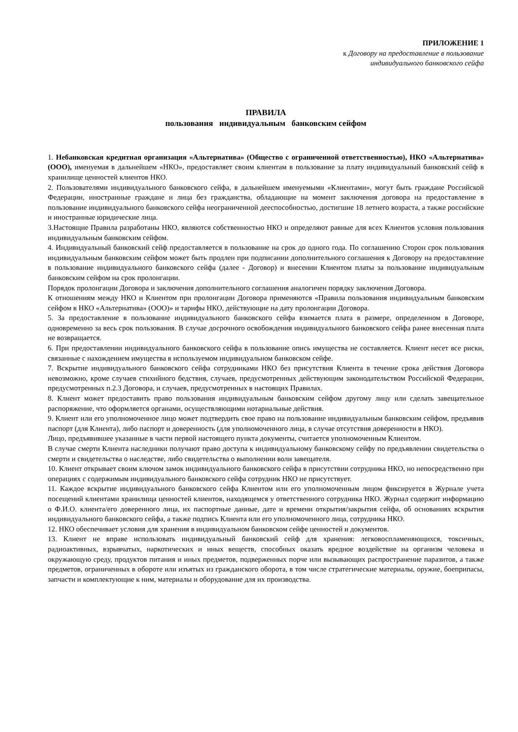ПРИЛОЖЕНИЕ 1
к Договору на предоставление в пользование
индивидуального банковского сейфа
ПРАВИЛА
пользования индивидуальным банковским сейфом
1. Небанковская кредитная организация «Альтернатива» (Общество с ограниченной ответственностью), НКО «Альтернатива» (ООО), именуемая в дальнейшем «НКО», предоставляет своим клиентам в пользование за плату индивидуальный банковский сейф в хранилище ценностей клиентов НКО.
2. Пользователями индивидуального банковского сейфа, в дальнейшем именуемыми «Клиентами», могут быть граждане Российской Федерации, иностранные граждане и лица без гражданства, обладающие на момент заключения договора на предоставление в пользование индивидуального банковского сейфа неограниченной дееспособностью, достигшие 18 летнего возраста, а также российские и иностранные юридические лица.
3.Настоящие Правила разработаны НКО, являются собственностью НКО и определяют равные для всех Клиентов условия пользования индивидуальным банковским сейфом.
4. Индивидуальный банковский сейф предоставляется в пользование на срок до одного года. По соглашению Сторон срок пользования индивидуальным банковским сейфом может быть продлен при подписании дополнительного соглашения к Договору на предоставление в пользование индивидуального банковского сейфа (далее - Договор) и внесении Клиентом платы за пользование индивидуальным банковским сейфом на срок пролонгации.
Порядок пролонгации Договора и заключения дополнительного соглашения аналогичен порядку заключения Договора.
К отношениям между НКО и Клиентом при пролонгации Договора применяются «Правила пользования индивидуальным банковским сейфом в НКО «Альтернатива» (ООО)» и тарифы НКО, действующие на дату пролонгации Договора.
5. За предоставление в пользование индивидуального банковского сейфа взимается плата в размере, определенном в Договоре, одновременно за весь срок пользования. В случае досрочного освобождения индивидуального банковского сейфа ранее внесенная плата не возвращается.
6. При предоставлении индивидуального банковского сейфа в пользование опись имущества не составляется. Клиент несет все риски, связанные с нахождением имущества в используемом индивидуальном банковском сейфе.
7. Вскрытие индивидуального банковского сейфа сотрудниками НКО без присутствия Клиента в течение срока действия Договора невозможно, кроме случаев стихийного бедствия, случаев, предусмотренных действующим законодательством Российской Федерации, предусмотренных п.2.3 Договора, и случаев, предусмотренных в настоящих Правилах.
8. Клиент может предоставить право пользования индивидуальным банковским сейфом другому лицу или сделать завещательное распоряжение, что оформляется органами, осуществляющими нотариальные действия.
9. Клиент или его уполномоченное лицо может подтвердить свое право на пользование индивидуальным банковским сейфом, предъявив паспорт (для Клиента), либо паспорт и доверенность (для уполномоченного лица, в случае отсутствия доверенности в НКО).
Лицо, предъявившее указанные в части первой настоящего пункта документы, считается уполномоченным Клиентом.
В случае смерти Клиента наследники получают право доступа к индивидуальному банковскому сейфу по предъявлении свидетельства о смерти и свидетельства о наследстве, либо свидетельства о выполнении воли завещателя.
10. Клиент открывает своим ключом замок индивидуального банковского сейфа в присутствии сотрудника НКО, но непосредственно при операциях с содержимым индивидуального банковского сейфа сотрудник НКО не присутствует.
11. Каждое вскрытие индивидуального банковского сейфа Клиентом или его уполномоченным лицом фиксируется в Журнале учета посещений клиентами хранилища ценностей клиентов, находящемся у ответственного сотрудника НКО. Журнал содержит информацию о Ф.И.О. клиента/его доверенного лица, их паспортные данные, дате и времени открытия/закрытия сейфа, об основаниях вскрытия индивидуального банковского сейфа, а также подпись Клиента или его уполномоченного лица, сотрудника НКО.
12. НКО обеспечивает условия для хранения в индивидуальном банковском сейфе ценностей и документов.
13. Клиент не вправе использовать индивидуальный банковский сейф для хранения: легковоспламеняющихся, токсичных, радиоактивных, взрывчатых, наркотических и иных веществ, способных оказать вредное воздействие на организм человека и окружающую среду, продуктов питания и иных предметов, подверженных порче или вызывающих распространение паразитов, а также предметов, ограниченных в обороте или изъятых из гражданского оборота, в том числе стратегические материалы, оружие, боеприпасы, запчасти и комплектующие к ним, материалы и оборудование для их производства.